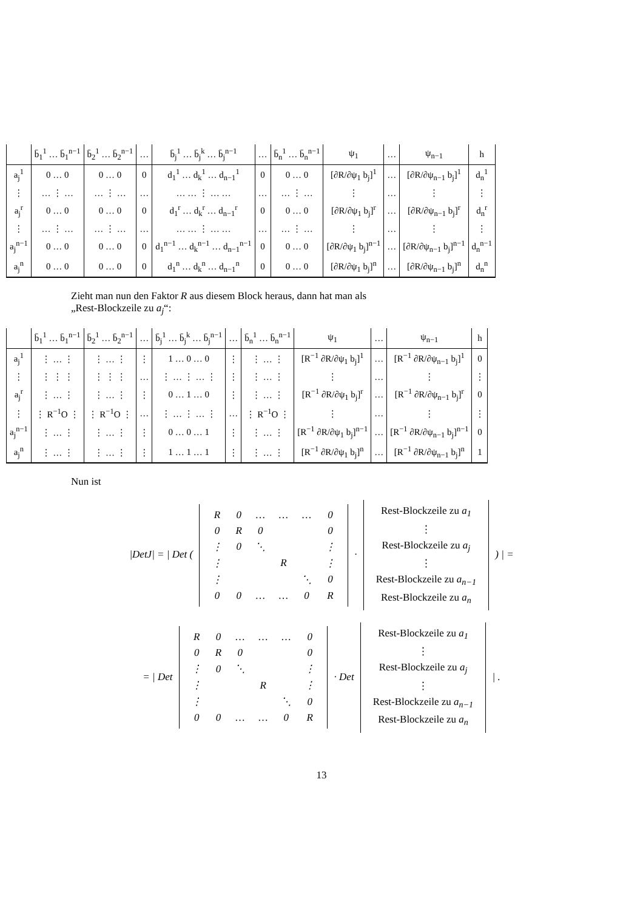| | b̄<sub>1</sub><sup>1</sup> … b̄<sub>1</sub><sup>n−1</sup> | b̄<sub>2</sub><sup>1</sup> … b̄<sub>2</sub><sup>n−1</sup> | … | b̄<sub>j</sub><sup>1</sup> … b̄<sub>j</sub><sup>k</sup> … b̄<sub>j</sub><sup>n−1</sup> | … | b̄<sub>n</sub><sup>1</sup> … b̄<sub>n</sub><sup>n−1</sup> | ψ<sub>1</sub> | … | ψ<sub>n−1</sub> | h |
| --- | --- | --- | --- | --- | --- | --- | --- | --- | --- | --- |
| a<sub>j</sub><sup>1</sup> | 0 … 0 | 0 … 0 | 0 | d<sub>1</sub><sup>1</sup> … d<sub>k</sub><sup>1</sup> … d<sub>n−1</sub><sup>1</sup> | 0 | 0 … 0 | [∂R/∂ψ<sub>1</sub> b<sub>j</sub>]<sup>1</sup> | … | [∂R/∂ψ<sub>n−1</sub> b<sub>j</sub>]<sup>1</sup> | d<sub>n</sub><sup>1</sup> |
| ⋮ | … ⋮ … | … ⋮ … | … | … … ⋮ … … | … | … ⋮ … | ⋮ | … | ⋮ | ⋮ |
| a<sub>j</sub><sup>r</sup> | 0 … 0 | 0 … 0 | 0 | d<sub>1</sub><sup>r</sup> … d<sub>k</sub><sup>r</sup> … d<sub>n−1</sub><sup>r</sup> | 0 | 0 … 0 | [∂R/∂ψ<sub>1</sub> b<sub>j</sub>]<sup>r</sup> | … | [∂R/∂ψ<sub>n−1</sub> b<sub>j</sub>]<sup>r</sup> | d<sub>n</sub><sup>r</sup> |
| ⋮ | … ⋮ … | … ⋮ … | … | … … ⋮ … … | … | … ⋮ … | ⋮ | … | ⋮ | ⋮ |
| a<sub>j</sub><sup>n−1</sup> | 0 … 0 | 0 … 0 | 0 | d<sub>1</sub><sup>n−1</sup> … d<sub>k</sub><sup>n−1</sup> … d<sub>n−1</sub><sup>n−1</sup> | 0 | 0 … 0 | [∂R/∂ψ<sub>1</sub> b<sub>j</sub>]<sup>n−1</sup> | … | [∂R/∂ψ<sub>n−1</sub> b<sub>j</sub>]<sup>n−1</sup> | d<sub>n</sub><sup>n−1</sup> |
| a<sub>j</sub><sup>n</sup> | 0 … 0 | 0 … 0 | 0 | d<sub>1</sub><sup>n</sup> … d<sub>k</sub><sup>n</sup> … d<sub>n−1</sub><sup>n</sup> | 0 | 0 … 0 | [∂R/∂ψ<sub>1</sub> b<sub>j</sub>]<sup>n</sup> | … | [∂R/∂ψ<sub>n−1</sub> b<sub>j</sub>]<sup>n</sup> | d<sub>n</sub><sup>n</sup> |
Zieht man nun den Faktor R aus diesem Block heraus, dann hat man als
„Rest-Blockzeile zu a<sub>j</sub>“:
| | b̄<sub>1</sub><sup>1</sup> … b̄<sub>1</sub><sup>n−1</sup> | b̄<sub>2</sub><sup>1</sup> … b̄<sub>2</sub><sup>n−1</sup> | … | b̄<sub>j</sub><sup>1</sup> … b̄<sub>j</sub><sup>k</sup> … b̄<sub>j</sub><sup>n−1</sup> | … | b̄<sub>n</sub><sup>1</sup> … b̄<sub>n</sub><sup>n−1</sup> | ψ<sub>1</sub> | … | ψ<sub>n−1</sub> | h |
| --- | --- | --- | --- | --- | --- | --- | --- | --- | --- | --- |
| a<sub>j</sub><sup>1</sup> | ⋮ … ⋮ | ⋮ … ⋮ | ⋮ | 1 … 0 … 0 | ⋮ | ⋮ … ⋮ | [R<sup>−1</sup> ∂R/∂ψ<sub>1</sub> b<sub>j</sub>]<sup>1</sup> | … | [R<sup>−1</sup> ∂R/∂ψ<sub>n−1</sub> b<sub>j</sub>]<sup>1</sup> | 0 |
| ⋮ | ⋮ ⋮ ⋮ | ⋮ ⋮ ⋮ | … | ⋮ … ⋮ … ⋮ | ⋮ | ⋮ … ⋮ | ⋮ | … | ⋮ | ⋮ |
| a<sub>j</sub><sup>r</sup> | ⋮ … ⋮ | ⋮ … ⋮ | ⋮ | 0 … 1 … 0 | ⋮ | ⋮ … ⋮ | [R<sup>−1</sup> ∂R/∂ψ<sub>1</sub> b<sub>j</sub>]<sup>r</sup> | … | [R<sup>−1</sup> ∂R/∂ψ<sub>n−1</sub> b<sub>j</sub>]<sup>r</sup> | 0 |
| ⋮ | ⋮ R<sup>−1</sup>O ⋮ | ⋮ R<sup>−1</sup>O ⋮ | … | ⋮ … ⋮ … ⋮ | … | ⋮ R<sup>−1</sup>O ⋮ | ⋮ | … | ⋮ | ⋮ |
| a<sub>j</sub><sup>n−1</sup> | ⋮ … ⋮ | ⋮ … ⋮ | ⋮ | 0 … 0 … 1 | ⋮ | ⋮ … ⋮ | [R<sup>−1</sup> ∂R/∂ψ<sub>1</sub> b<sub>j</sub>]<sup>n−1</sup> | … | [R<sup>−1</sup> ∂R/∂ψ<sub>n−1</sub> b<sub>j</sub>]<sup>n−1</sup> | 0 |
| a<sub>j</sub><sup>n</sup> | ⋮ … ⋮ | ⋮ … ⋮ | ⋮ | 1 … 1 … 1 | ⋮ | ⋮ … ⋮ | [R<sup>−1</sup> ∂R/∂ψ<sub>1</sub> b<sub>j</sub>]<sup>n</sup> | … | [R<sup>−1</sup> ∂R/∂ψ<sub>n−1</sub> b<sub>j</sub>]<sup>n</sup> | 1 |
Nun ist
|DetJ| = | Det (
| R | 0 | … | … | … | 0 |
| 0 | R | 0 | | | 0 |
| ⋮ | 0 | ⋱ | | | ⋮ |
| ⋮ | | | R | | ⋮ |
| ⋮ | | | | ⋱ | 0 |
| 0 | 0 | … | … | 0 | R |
·
| Rest-Blockzeile zu a<sub>1</sub> |
| ⋮ |
| Rest-Blockzeile zu a<sub>j</sub> |
| ⋮ |
| Rest-Blockzeile zu a<sub>n−1</sub> |
| Rest-Blockzeile zu a<sub>n</sub> |
) | =
= | Det
| R | 0 | … | … | … | 0 |
| 0 | R | 0 | | | 0 |
| ⋮ | 0 | ⋱ | | | ⋮ |
| ⋮ | | | R | | ⋮ |
| ⋮ | | | | ⋱ | 0 |
| 0 | 0 | … | … | 0 | R |
· Det
| Rest-Blockzeile zu a<sub>1</sub> |
| ⋮ |
| Rest-Blockzeile zu a<sub>j</sub> |
| ⋮ |
| Rest-Blockzeile zu a<sub>n−1</sub> |
| Rest-Blockzeile zu a<sub>n</sub> |
| .
13